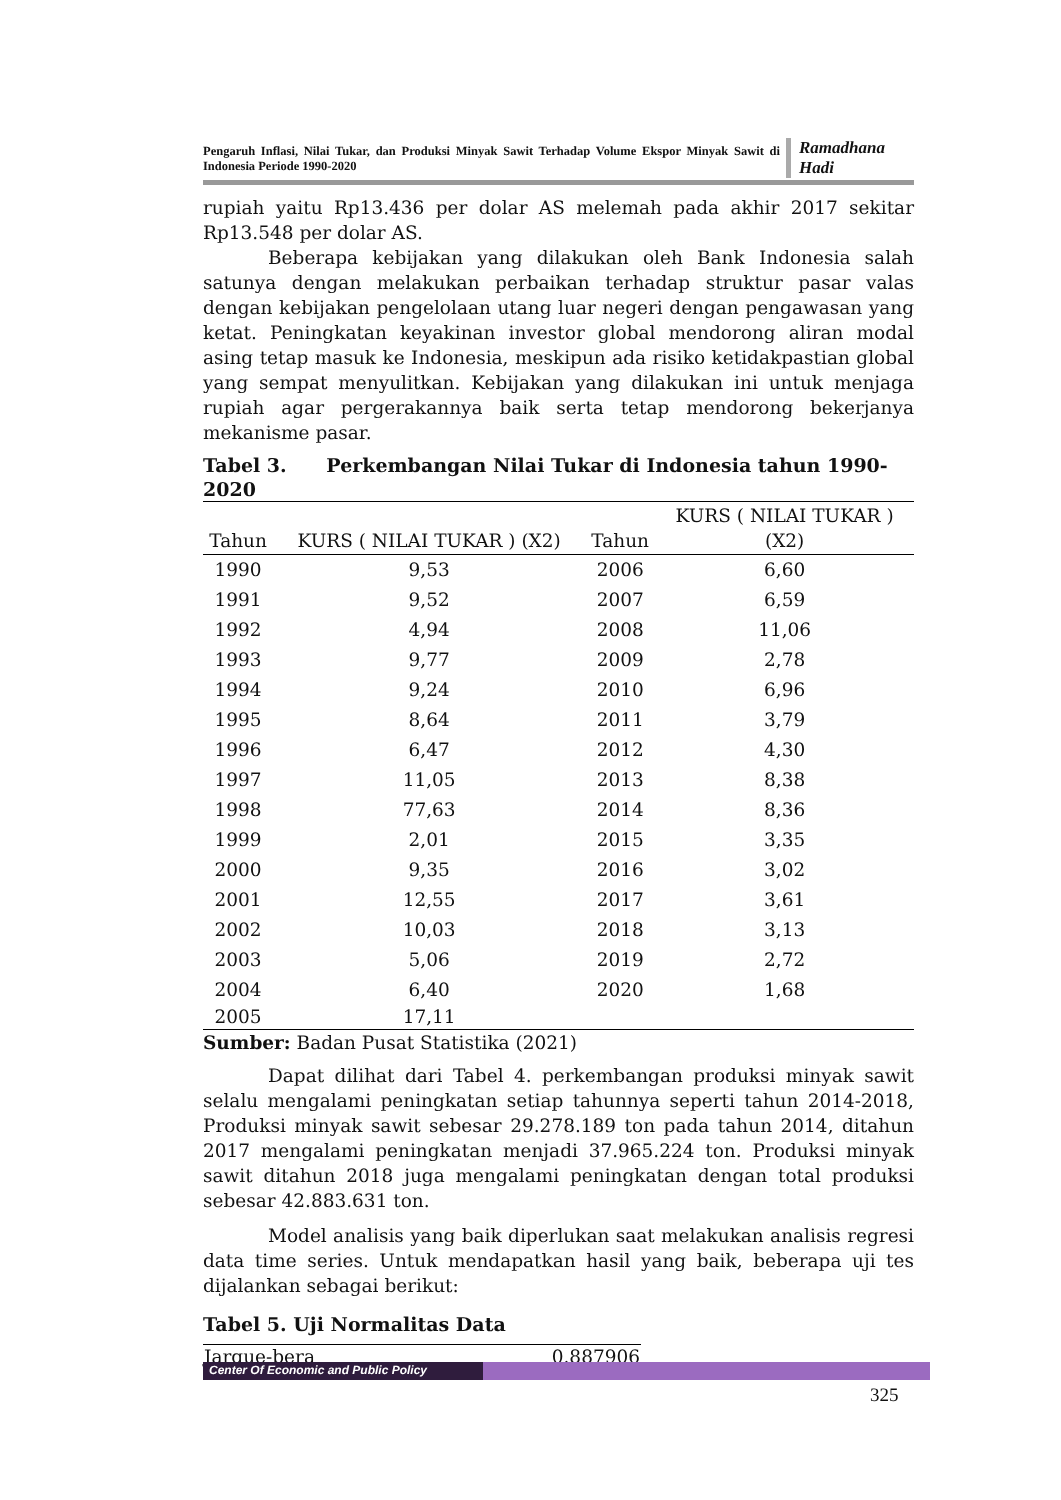Pengaruh Inflasi, Nilai Tukar, dan Produksi Minyak Sawit Terhadap Volume Ekspor Minyak Sawit di Indonesia Periode 1990-2020
Ramadhana Hadi
rupiah yaitu Rp13.436 per dolar AS melemah pada akhir 2017 sekitar Rp13.548 per dolar AS.
Beberapa kebijakan yang dilakukan oleh Bank Indonesia salah satunya dengan melakukan perbaikan terhadap struktur pasar valas dengan kebijakan pengelolaan utang luar negeri dengan pengawasan yang ketat. Peningkatan keyakinan investor global mendorong aliran modal asing tetap masuk ke Indonesia, meskipun ada risiko ketidakpastian global yang sempat menyulitkan. Kebijakan yang dilakukan ini untuk menjaga rupiah agar pergerakannya baik serta tetap mendorong bekerjanya mekanisme pasar.
Tabel 3. Perkembangan Nilai Tukar di Indonesia tahun 1990-2020
| Tahun | KURS ( NILAI TUKAR ) (X2) | Tahun | KURS ( NILAI TUKAR ) (X2) |
| --- | --- | --- | --- |
| 1990 | 9,53 | 2006 | 6,60 |
| 1991 | 9,52 | 2007 | 6,59 |
| 1992 | 4,94 | 2008 | 11,06 |
| 1993 | 9,77 | 2009 | 2,78 |
| 1994 | 9,24 | 2010 | 6,96 |
| 1995 | 8,64 | 2011 | 3,79 |
| 1996 | 6,47 | 2012 | 4,30 |
| 1997 | 11,05 | 2013 | 8,38 |
| 1998 | 77,63 | 2014 | 8,36 |
| 1999 | 2,01 | 2015 | 3,35 |
| 2000 | 9,35 | 2016 | 3,02 |
| 2001 | 12,55 | 2017 | 3,61 |
| 2002 | 10,03 | 2018 | 3,13 |
| 2003 | 5,06 | 2019 | 2,72 |
| 2004 | 6,40 | 2020 | 1,68 |
| 2005 | 17,11 | | |
Sumber: Badan Pusat Statistika (2021)
Dapat dilihat dari Tabel 4. perkembangan produksi minyak sawit selalu mengalami peningkatan setiap tahunnya seperti tahun 2014-2018, Produksi minyak sawit sebesar 29.278.189 ton pada tahun 2014, ditahun 2017 mengalami peningkatan menjadi 37.965.224 ton. Produksi minyak sawit ditahun 2018 juga mengalami peningkatan dengan total produksi sebesar 42.883.631 ton.
Model analisis yang baik diperlukan saat melakukan analisis regresi data time series. Untuk mendapatkan hasil yang baik, beberapa uji tes dijalankan sebagai berikut:
Tabel 5. Uji Normalitas Data
| Jarque-bera | 0.887906 |
Center Of Economic and Public Policy
325